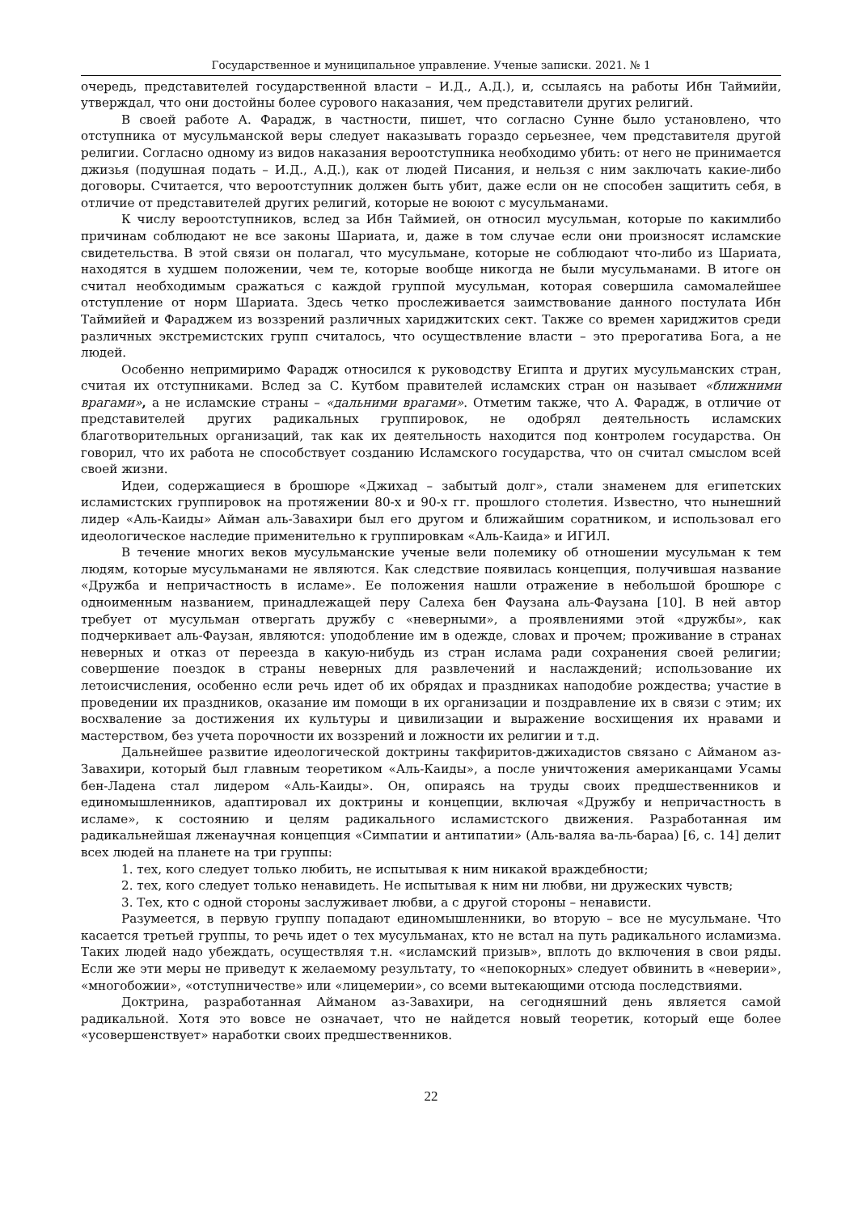Государственное и муниципальное управление. Ученые записки. 2021. № 1
очередь, представителей государственной власти – И.Д., А.Д.), и, ссылаясь на работы Ибн Таймийи, утверждал, что они достойны более сурового наказания, чем представители других религий.
В своей работе А. Фарадж, в частности, пишет, что согласно Сунне было установлено, что отступника от мусульманской веры следует наказывать гораздо серьезнее, чем представителя другой религии. Согласно одному из видов наказания вероотступника необходимо убить: от него не принимается джизья (подушная подать – И.Д., А.Д.), как от людей Писания, и нельзя с ним заключать какие-либо договоры. Считается, что вероотступник должен быть убит, даже если он не способен защитить себя, в отличие от представителей других религий, которые не воюют с мусульманами.
К числу вероотступников, вслед за Ибн Таймией, он относил мусульман, которые по какимлибо причинам соблюдают не все законы Шариата, и, даже в том случае если они произносят исламские свидетельства. В этой связи он полагал, что мусульмане, которые не соблюдают что-либо из Шариата, находятся в худшем положении, чем те, которые вообще никогда не были мусульманами. В итоге он считал необходимым сражаться с каждой группой мусульман, которая совершила самомалейшее отступление от норм Шариата. Здесь четко прослеживается заимствование данного постулата Ибн Таймийей и Фараджем из воззрений различных хариджитских сект. Также со времен хариджитов среди различных экстремистских групп считалось, что осуществление власти – это прерогатива Бога, а не людей.
Особенно непримиримо Фарадж относился к руководству Египта и других мусульманских стран, считая их отступниками. Вслед за С. Кутбом правителей исламских стран он называет «ближними врагами», а не исламские страны – «дальними врагами». Отметим также, что А. Фарадж, в отличие от представителей других радикальных группировок, не одобрял деятельность исламских благотворительных организаций, так как их деятельность находится под контролем государства. Он говорил, что их работа не способствует созданию Исламского государства, что он считал смыслом всей своей жизни.
Идеи, содержащиеся в брошюре «Джихад – забытый долг», стали знаменем для египетских исламистских группировок на протяжении 80-х и 90-х гг. прошлого столетия. Известно, что нынешний лидер «Аль-Каиды» Айман аль-Завахири был его другом и ближайшим соратником, и использовал его идеологическое наследие применительно к группировкам «Аль-Каида» и ИГИЛ.
В течение многих веков мусульманские ученые вели полемику об отношении мусульман к тем людям, которые мусульманами не являются. Как следствие появилась концепция, получившая название «Дружба и непричастность в исламе». Ее положения нашли отражение в небольшой брошюре с одноименным названием, принадлежащей перу Салеха бен Фаузана аль-Фаузана [10]. В ней автор требует от мусульман отвергать дружбу с «неверными», а проявлениями этой «дружбы», как подчеркивает аль-Фаузан, являются: уподобление им в одежде, словах и прочем; проживание в странах неверных и отказ от переезда в какую-нибудь из стран ислама ради сохранения своей религии; совершение поездок в страны неверных для развлечений и наслаждений; использование их летоисчисления, особенно если речь идет об их обрядах и праздниках наподобие рождества; участие в проведении их праздников, оказание им помощи в их организации и поздравление их в связи с этим; их восхваление за достижения их культуры и цивилизации и выражение восхищения их нравами и мастерством, без учета порочности их воззрений и ложности их религии и т.д.
Дальнейшее развитие идеологической доктрины такфиритов-джихадистов связано с Айманом аз-Завахири, который был главным теоретиком «Аль-Каиды», а после уничтожения американцами Усамы бен-Ладена стал лидером «Аль-Каиды». Он, опираясь на труды своих предшественников и единомышленников, адаптировал их доктрины и концепции, включая «Дружбу и непричастность в исламе», к состоянию и целям радикального исламистского движения. Разработанная им радикальнейшая лженаучная концепция «Симпатии и антипатии» (Аль-валяа ва-ль-бараа) [6, с. 14] делит всех людей на планете на три группы:
1. тех, кого следует только любить, не испытывая к ним никакой враждебности;
2. тех, кого следует только ненавидеть. Не испытывая к ним ни любви, ни дружеских чувств;
3. Тех, кто с одной стороны заслуживает любви, а с другой стороны – ненависти.
Разумеется, в первую группу попадают единомышленники, во вторую – все не мусульмане. Что касается третьей группы, то речь идет о тех мусульманах, кто не встал на путь радикального исламизма. Таких людей надо убеждать, осуществляя т.н. «исламский призыв», вплоть до включения в свои ряды. Если же эти меры не приведут к желаемому результату, то «непокорных» следует обвинить в «неверии», «многобожии», «отступничестве» или «лицемерии», со всеми вытекающими отсюда последствиями.
Доктрина, разработанная Айманом аз-Завахири, на сегодняшний день является самой радикальной. Хотя это вовсе не означает, что не найдется новый теоретик, который еще более «усовершенствует» наработки своих предшественников.
22